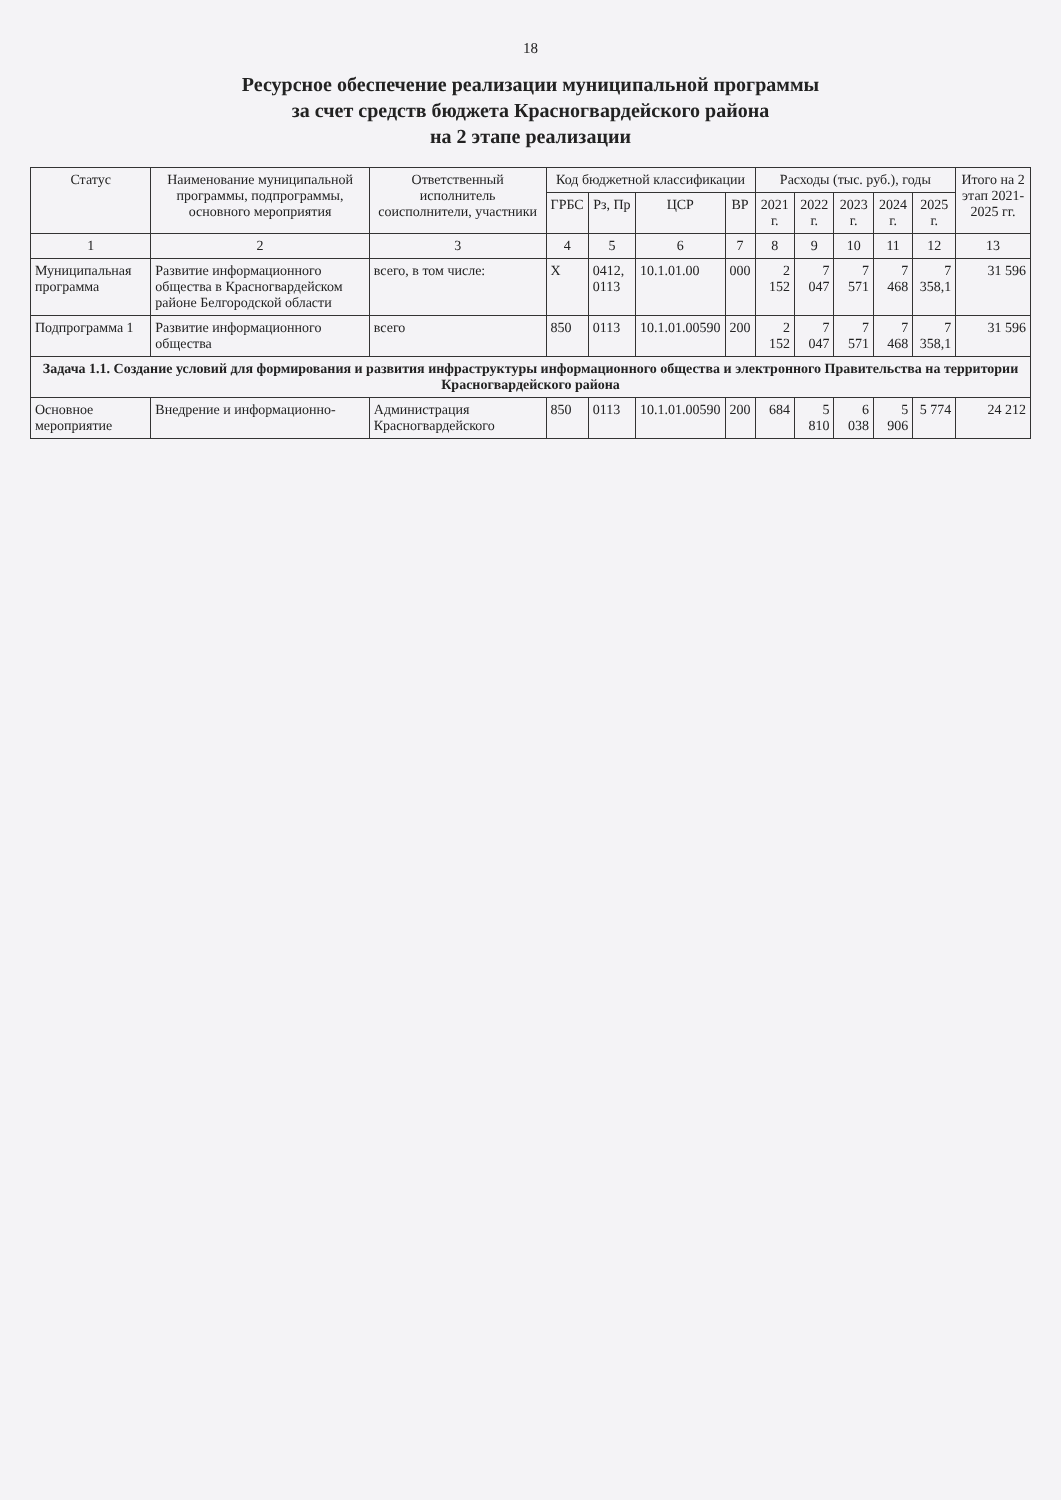18
Ресурсное обеспечение реализации муниципальной программы
за счет средств бюджета Красногвардейского района
на 2 этапе реализации
| Статус | Наименование муниципальной программы, подпрограммы, основного мероприятия | Ответственный исполнитель соисполнители, участники | Код бюджетной классификации | | | | Расходы (тыс. руб.), годы | | | | | Итого на 2 этап 2021-2025 гг. |
| --- | --- | --- | --- | --- | --- | --- | --- | --- | --- | --- | --- | --- |
| | | | ГРБС | Рз, Пр | ЦСР | ВР | 2021 г. | 2022 г. | 2023 г. | 2024 г. | 2025 г. | |
| 1 | 2 | 3 | 4 | 5 | 6 | 7 | 8 | 9 | 10 | 11 | 12 | 13 |
| Муниципальная программа | Развитие информационного общества в Красногвардейском районе Белгородской области | всего, в том числе: | Х | 0412, 0113 | 10.1.01.00 | 000 | 2 152 | 7 047 | 7 571 | 7 468 | 7 358,1 | 31 596 |
| Подпрограмма 1 | Развитие информационного общества | всего | 850 | 0113 | 10.1.01.00590 | 200 | 2 152 | 7 047 | 7 571 | 7 468 | 7 358,1 | 31 596 |
| Задача 1.1. Создание условий для формирования и развития инфраструктуры информационного общества и электронного Правительства на территории Красногвардейского района | | | | | | | | | | | | |
| Основное мероприятие | Внедрение и информационно- | Администрация Красногвардейского | 850 | 0113 | 10.1.01.00590 | 200 | 684 | 5 810 | 6 038 | 5 906 | 5 774 | 24 212 |